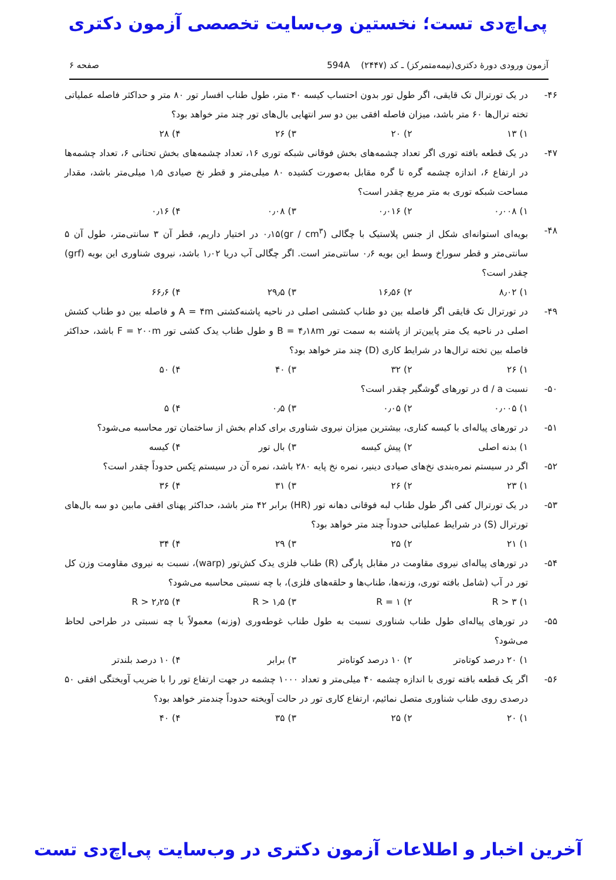پی‌اچ‌دی تست؛ نخستین وب‌سایت تخصصی آزمون دکتری
آزمون ورودی دورهٔ دکتری(نیمه‌متمرکز) ـ کد (۲۴۴۷) 594A صفحه ۶
۴۶- در یک تورترال تک قایقی، اگر طول تور بدون احتساب کیسه ۴۰ متر، طول طناب افسار تور ۸۰ متر و حداکثر فاصله عملیاتی تخته ترال‌ها ۶۰ متر باشد، میزان فاصله افقی بین دو سر انتهایی بال‌های تور چند متر خواهد بود؟
۱) ۱۳ ۲) ۲۰ ۳) ۲۶ ۴) ۲۸
۴۷- در یک قطعه بافته توری اگر تعداد چشمه‌های بخش فوقانی شبکه توری ۱۶، تعداد چشمه‌های بخش تحتانی ۶، تعداد چشمه‌ها در ارتفاع ۶، اندازه چشمه گره تا گره مقابل به‌صورت کشیده ۸۰ میلی‌متر و قطر نخ صیادی ۱٫۵ میلی‌متر باشد، مقدار مساحت شبکه توری به متر مربع چقدر است؟
۱) ۰٫۰۰۸ ۲) ۰٫۰۱۶ ۳) ۰٫۰۸ ۴) ۰٫۱۶
۴۸- بویه‌ای استوانه‌ای شکل از جنس پلاستیک با چگالی (gr / cm<sup>۳</sup>)۰٫۱۵ در اختیار داریم، قطر آن ۳ سانتی‌متر، طول آن ۵ سانتی‌متر و قطر سوراخ وسط این بویه ۰٫۶ سانتی‌متر است. اگر چگالی آب دریا ۱٫۰۲ باشد، نیروی شناوری این بویه (grf) چقدر است؟
۱) ۸٫۰۲ ۲) ۱۶٫۵۶ ۳) ۲۹٫۵ ۴) ۶۶٫۶
۴۹- در تورترال تک قایقی اگر فاصله بین دو طناب کششی اصلی در ناحیه پاشنه‌کشتی A = ۴m و فاصله بین دو طناب کشش اصلی در ناحیه یک متر پایین‌تر از پاشنه به سمت تور B = ۴٫۱۸m و طول طناب یدک کشی تور F = ۲۰۰m باشد، حداکثر فاصله بین تخته ترال‌ها در شرایط کاری (D) چند متر خواهد بود؟
۱) ۲۶ ۲) ۳۲ ۳) ۴۰ ۴) ۵۰
۵۰- نسبت d / a در تورهای گوشگیر چقدر است؟
۱) ۰٫۰۰۵ ۲) ۰٫۰۵ ۳) ۰٫۵ ۴) ۵
۵۱- در تورهای پیاله‌ای با کیسه کناری، بیشترین میزان نیروی شناوری برای کدام بخش از ساختمان تور محاسبه می‌شود؟
۱) بدنه اصلی ۲) پیش کیسه ۳) بال تور ۴) کیسه
۵۲- اگر در سیستم نمره‌بندی نخ‌های صیادی دینیر، نمره نخ پایه ۲۸۰ باشد، نمره آن در سیستم تِکس حدوداً چقدر است؟
۱) ۲۳ ۲) ۲۶ ۳) ۳۱ ۴) ۳۶
۵۳- در یک تورترال کفی اگر طول طناب لبه فوقانی دهانه تور (HR) برابر ۴۲ متر باشد، حداکثر پهنای افقی مابین دو سه بال‌های تورترال (S) در شرایط عملیاتی حدوداً چند متر خواهد بود؟
۱) ۲۱ ۲) ۲۵ ۳) ۲۹ ۴) ۳۴
۵۴- در تورهای پیاله‌ای نیروی مقاومت در مقابل پارگی (R) طناب فلزی یدک کش‌تور (warp)، نسبت به نیروی مقاومت وزن کل تور در آب (شامل بافته توری، وزنه‌ها، طناب‌ها و حلقه‌های فلزی)، با چه نسبتی محاسبه می‌شود؟
۱) R > ۳ ۲) R = ۱ ۳) R > ۱٫۵ ۴) R > ۲٫۲۵
۵۵- در تورهای پیاله‌ای طول طناب شناوری نسبت به طول طناب غوطه‌وری (وزنه) معمولاً با چه نسبتی در طراحی لحاظ می‌شود؟
۱) ۲۰ درصد کوتاه‌تر ۲) ۱۰ درصد کوتاه‌تر ۳) برابر ۴) ۱۰ درصد بلندتر
۵۶- اگر یک قطعه بافته توری با اندازه چشمه ۴۰ میلی‌متر و تعداد ۱۰۰۰ چشمه در جهت ارتفاع تور را با ضریب آویختگی افقی ۵۰ درصدی روی طناب شناوری متصل نمائیم، ارتفاع کاری تور در حالت آویخته حدوداً چندمتر خواهد بود؟
۱) ۲۰ ۲) ۲۵ ۳) ۳۵ ۴) ۴۰
آخرین اخبار و اطلاعات آزمون دکتری در وب‌سایت پی‌اچ‌دی تست